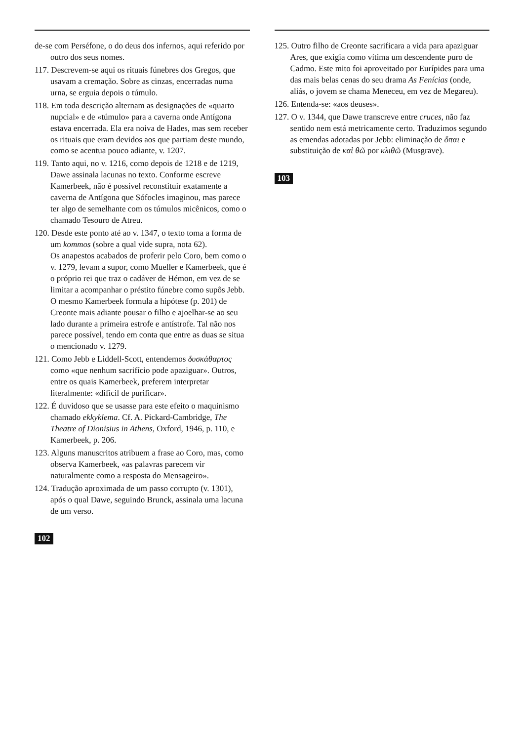de-se com Perséfone, o do deus dos infernos, aqui referido por outro dos seus nomes.
117. Descrevem-se aqui os rituais fúnebres dos Gregos, que usavam a cremação. Sobre as cinzas, encerradas numa urna, se erguia depois o túmulo.
118. Em toda descrição alternam as designações de «quarto nupcial» e de «túmulo» para a caverna onde Antígona estava encerrada. Ela era noiva de Hades, mas sem receber os rituais que eram devidos aos que partiam deste mundo, como se acentua pouco adiante, v. 1207.
119. Tanto aqui, no v. 1216, como depois de 1218 e de 1219, Dawe assinala lacunas no texto. Conforme escreve Kamerbeek, não é possível reconstituir exatamente a caverna de Antígona que Sófocles imaginou, mas parece ter algo de semelhante com os túmulos micênicos, como o chamado Tesouro de Atreu.
120. Desde este ponto até ao v. 1347, o texto toma a forma de um kommos (sobre a qual vide supra, nota 62).
Os anapestos acabados de proferir pelo Coro, bem como o v. 1279, levam a supor, como Mueller e Kamerbeek, que é o próprio rei que traz o cadáver de Hémon, em vez de se limitar a acompanhar o préstito fúnebre como supôs Jebb. O mesmo Kamerbeek formula a hipótese (p. 201) de Creonte mais adiante pousar o filho e ajoelhar-se ao seu lado durante a primeira estrofe e antístrofe. Tal não nos parece possível, tendo em conta que entre as duas se situa o mencionado v. 1279.
121. Como Jebb e Liddell-Scott, entendemos δυσκάθαρτος como «que nenhum sacrifício pode apaziguar». Outros, entre os quais Kamerbeek, preferem interpretar literalmente: «difícil de purificar».
122. É duvidoso que se usasse para este efeito o maquinismo chamado ekkyklema. Cf. A. Pickard-Cambridge, The Theatre of Dionisius in Athens, Oxford, 1946, p. 110, e Kamerbeek, p. 206.
123. Alguns manuscritos atribuem a frase ao Coro, mas, como observa Kamerbeek, «as palavras parecem vir naturalmente como a resposta do Mensageiro».
124. Tradução aproximada de um passo corrupto (v. 1301), após o qual Dawe, seguindo Brunck, assinala uma lacuna de um verso.
102
125. Outro filho de Creonte sacrificara a vida para apaziguar Ares, que exigia como vítima um descendente puro de Cadmo. Este mito foi aproveitado por Eurípides para uma das mais belas cenas do seu drama As Fenícias (onde, aliás, o jovem se chama Meneceu, em vez de Megareu).
126. Entenda-se: «aos deuses».
127. O v. 1344, que Dawe transcreve entre cruces, não faz sentido nem está metricamente certo. Traduzimos segundo as emendas adotadas por Jebb: eliminação de ὅπαι e substituição de καὶ θῶ por κλιθῶ (Musgrave).
103